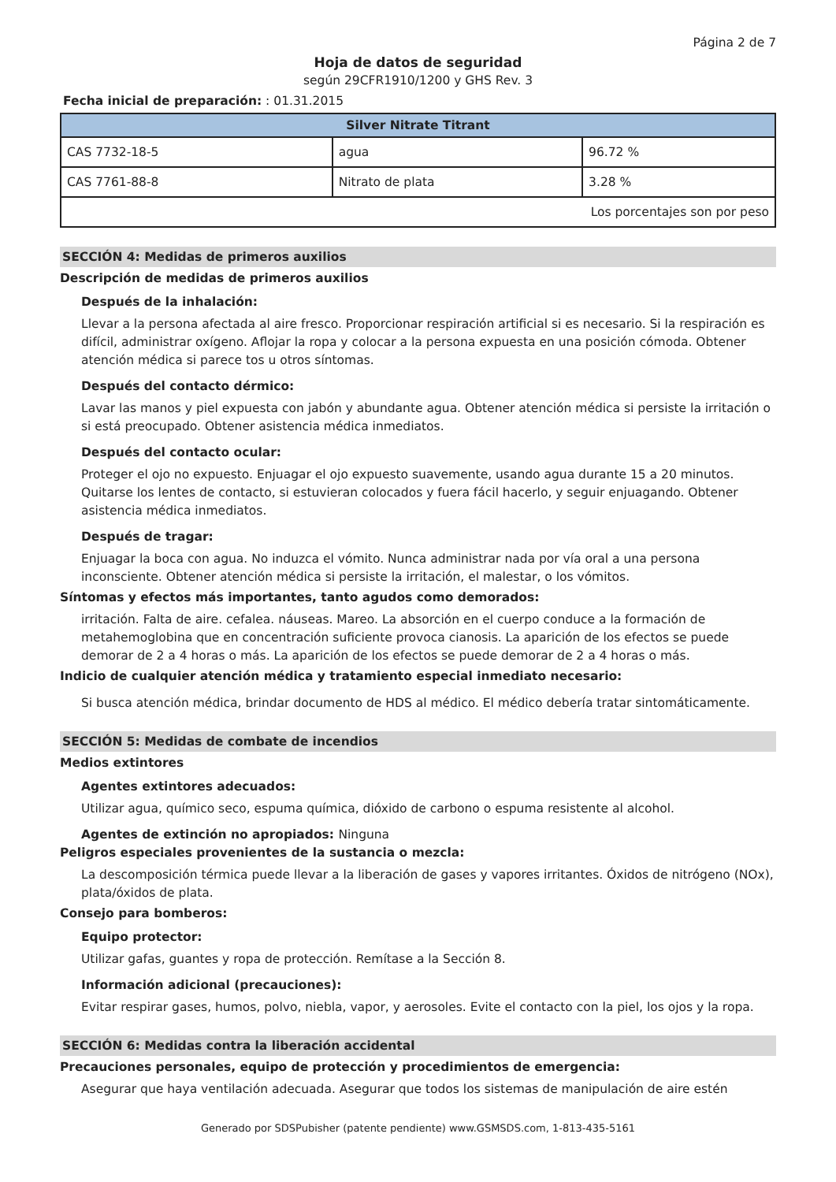Página 2 de 7
Hoja de datos de seguridad
según 29CFR1910/1200 y GHS Rev. 3
Fecha inicial de preparación: : 01.31.2015
| Silver Nitrate Titrant | | |
| --- | --- | --- |
| CAS 7732-18-5 | agua | 96.72 % |
| CAS 7761-88-8 | Nitrato de plata | 3.28 % |
| Los porcentajes son por peso | | |
SECCIÓN 4: Medidas de primeros auxilios
Descripción de medidas de primeros auxilios
Después de la inhalación:
Llevar a la persona afectada al aire fresco. Proporcionar respiración artificial si es necesario. Si la respiración es difícil, administrar oxígeno. Aflojar la ropa y colocar a la persona expuesta en una posición cómoda. Obtener atención médica si parece tos u otros síntomas.
Después del contacto dérmico:
Lavar las manos y piel expuesta con jabón y abundante agua. Obtener atención médica si persiste la irritación o si está preocupado. Obtener asistencia médica inmediatos.
Después del contacto ocular:
Proteger el ojo no expuesto. Enjuagar el ojo expuesto suavemente, usando agua durante 15 a 20 minutos. Quitarse los lentes de contacto, si estuvieran colocados y fuera fácil hacerlo, y seguir enjuagando. Obtener asistencia médica inmediatos.
Después de tragar:
Enjuagar la boca con agua. No induzca el vómito. Nunca administrar nada por vía oral a una persona inconsciente. Obtener atención médica si persiste la irritación, el malestar, o los vómitos.
Síntomas y efectos más importantes, tanto agudos como demorados:
irritación. Falta de aire. cefalea. náuseas. Mareo. La absorción en el cuerpo conduce a la formación de metahemoglobina que en concentración suficiente provoca cianosis. La aparición de los efectos se puede demorar de 2 a 4 horas o más. La aparición de los efectos se puede demorar de 2 a 4 horas o más.
Indicio de cualquier atención médica y tratamiento especial inmediato necesario:
Si busca atención médica, brindar documento de HDS al médico. El médico debería tratar sintomáticamente.
SECCIÓN 5: Medidas de combate de incendios
Medios extintores
Agentes extintores adecuados:
Utilizar agua, químico seco, espuma química, dióxido de carbono o espuma resistente al alcohol.
Agentes de extinción no apropiados: Ninguna
Peligros especiales provenientes de la sustancia o mezcla:
La descomposición térmica puede llevar a la liberación de gases y vapores irritantes. Óxidos de nitrógeno (NOx), plata/óxidos de plata.
Consejo para bomberos:
Equipo protector:
Utilizar gafas, guantes y ropa de protección. Remítase a la Sección 8.
Información adicional (precauciones):
Evitar respirar gases, humos, polvo, niebla, vapor, y aerosoles. Evite el contacto con la piel, los ojos y la ropa.
SECCIÓN 6: Medidas contra la liberación accidental
Precauciones personales, equipo de protección y procedimientos de emergencia:
Asegurar que haya ventilación adecuada. Asegurar que todos los sistemas de manipulación de aire estén
Generado por SDSPubisher (patente pendiente) www.GSMSDS.com, 1-813-435-5161